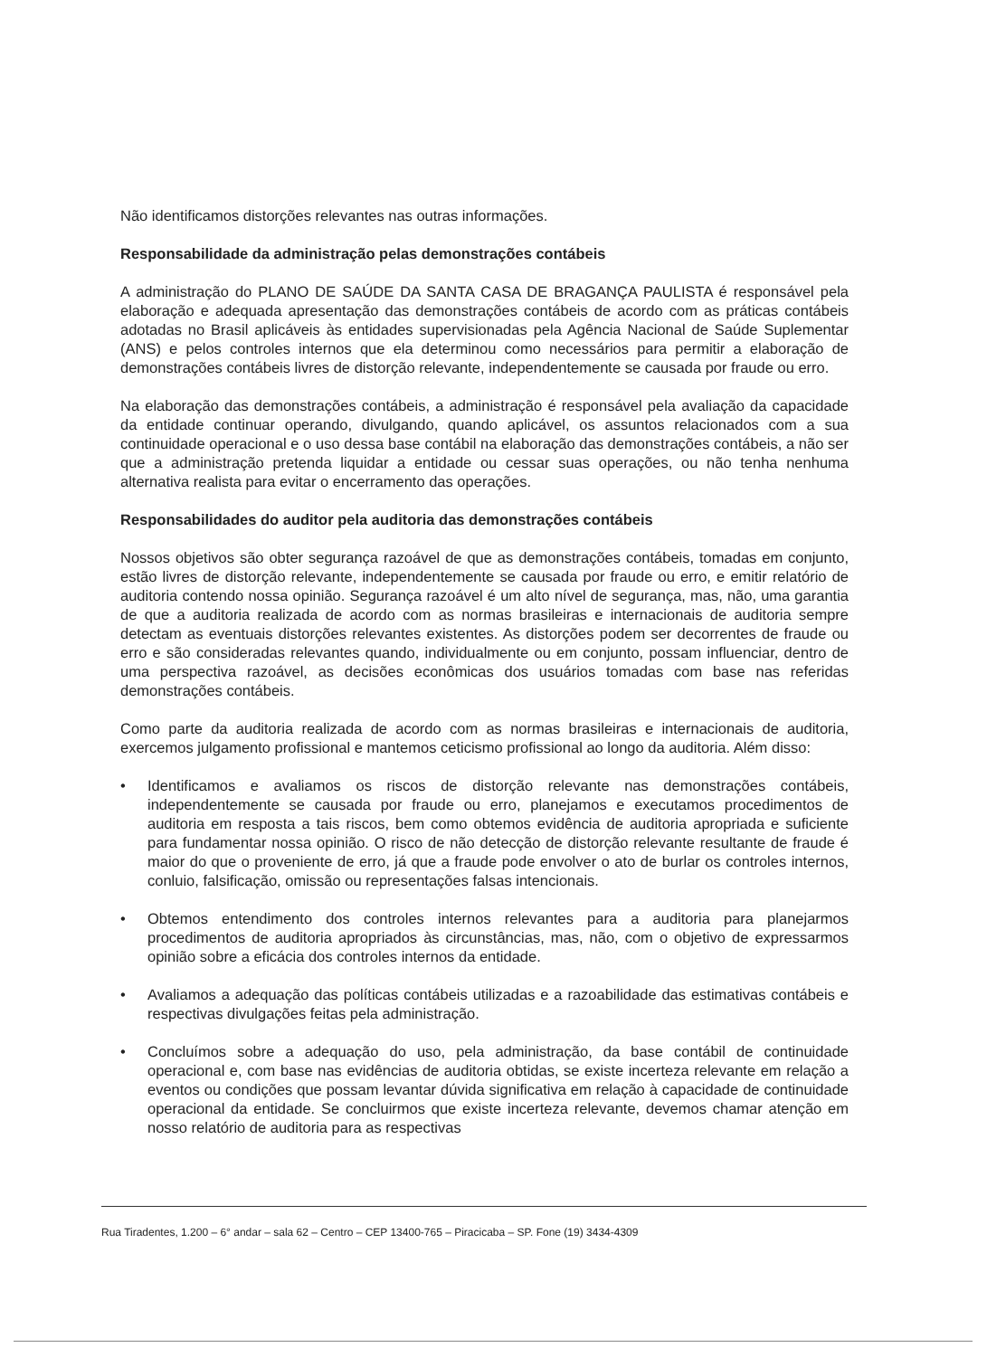Não identificamos distorções relevantes nas outras informações.
Responsabilidade da administração pelas demonstrações contábeis
A administração do PLANO DE SAÚDE DA SANTA CASA DE BRAGANÇA PAULISTA é responsável pela elaboração e adequada apresentação das demonstrações contábeis de acordo com as práticas contábeis adotadas no Brasil aplicáveis às entidades supervisionadas pela Agência Nacional de Saúde Suplementar (ANS) e pelos controles internos que ela determinou como necessários para permitir a elaboração de demonstrações contábeis livres de distorção relevante, independentemente se causada por fraude ou erro.
Na elaboração das demonstrações contábeis, a administração é responsável pela avaliação da capacidade da entidade continuar operando, divulgando, quando aplicável, os assuntos relacionados com a sua continuidade operacional e o uso dessa base contábil na elaboração das demonstrações contábeis, a não ser que a administração pretenda liquidar a entidade ou cessar suas operações, ou não tenha nenhuma alternativa realista para evitar o encerramento das operações.
Responsabilidades do auditor pela auditoria das demonstrações contábeis
Nossos objetivos são obter segurança razoável de que as demonstrações contábeis, tomadas em conjunto, estão livres de distorção relevante, independentemente se causada por fraude ou erro, e emitir relatório de auditoria contendo nossa opinião. Segurança razoável é um alto nível de segurança, mas, não, uma garantia de que a auditoria realizada de acordo com as normas brasileiras e internacionais de auditoria sempre detectam as eventuais distorções relevantes existentes. As distorções podem ser decorrentes de fraude ou erro e são consideradas relevantes quando, individualmente ou em conjunto, possam influenciar, dentro de uma perspectiva razoável, as decisões econômicas dos usuários tomadas com base nas referidas demonstrações contábeis.
Como parte da auditoria realizada de acordo com as normas brasileiras e internacionais de auditoria, exercemos julgamento profissional e mantemos ceticismo profissional ao longo da auditoria. Além disso:
• Identificamos e avaliamos os riscos de distorção relevante nas demonstrações contábeis, independentemente se causada por fraude ou erro, planejamos e executamos procedimentos de auditoria em resposta a tais riscos, bem como obtemos evidência de auditoria apropriada e suficiente para fundamentar nossa opinião. O risco de não detecção de distorção relevante resultante de fraude é maior do que o proveniente de erro, já que a fraude pode envolver o ato de burlar os controles internos, conluio, falsificação, omissão ou representações falsas intencionais.
• Obtemos entendimento dos controles internos relevantes para a auditoria para planejarmos procedimentos de auditoria apropriados às circunstâncias, mas, não, com o objetivo de expressarmos opinião sobre a eficácia dos controles internos da entidade.
• Avaliamos a adequação das políticas contábeis utilizadas e a razoabilidade das estimativas contábeis e respectivas divulgações feitas pela administração.
• Concluímos sobre a adequação do uso, pela administração, da base contábil de continuidade operacional e, com base nas evidências de auditoria obtidas, se existe incerteza relevante em relação a eventos ou condições que possam levantar dúvida significativa em relação à capacidade de continuidade operacional da entidade. Se concluirmos que existe incerteza relevante, devemos chamar atenção em nosso relatório de auditoria para as respectivas
Rua Tiradentes, 1.200 – 6° andar – sala 62 – Centro – CEP 13400-765 – Piracicaba – SP. Fone (19) 3434-4309